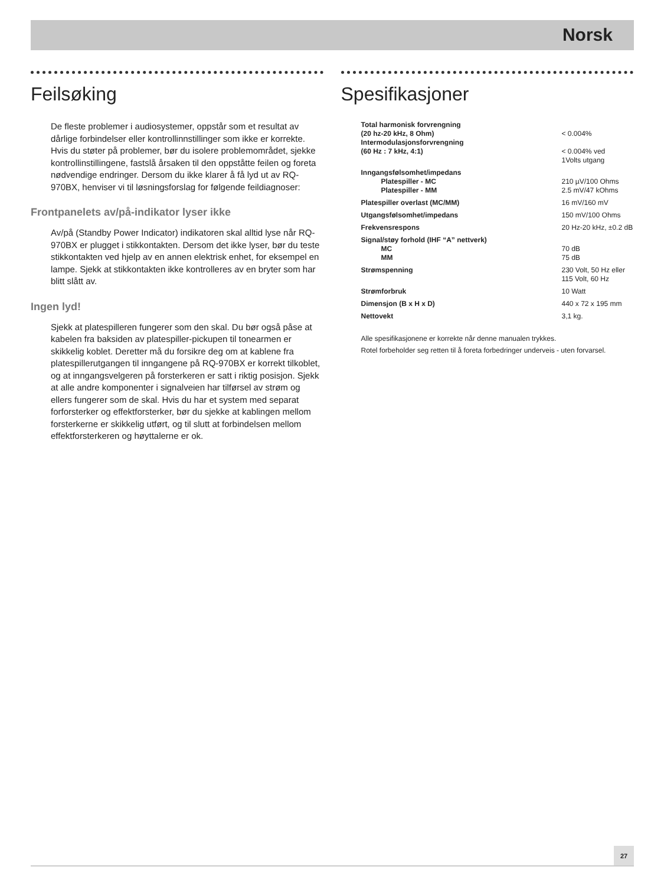Norsk
Feilsøking
De fleste problemer i audiosystemer, oppstår som et resultat av dårlige forbindelser eller kontrollinnstillinger som ikke er korrekte. Hvis du støter på problemer, bør du isolere problemområdet, sjekke kontrollinstillingene, fastslå årsaken til den oppståtte feilen og foreta nødvendige endringer. Dersom du ikke klarer å få lyd ut av RQ-970BX, henviser vi til løsningsforslag for følgende feildiagnoser:
Frontpanelets av/på-indikator lyser ikke
Av/på (Standby Power Indicator) indikatoren skal alltid lyse når RQ-970BX er plugget i stikkontakten. Dersom det ikke lyser, bør du teste stikkontakten ved hjelp av en annen elektrisk enhet, for eksempel en lampe. Sjekk at stikkontakten ikke kontrolleres av en bryter som har blitt slått av.
Ingen lyd!
Sjekk at platespilleren fungerer som den skal. Du bør også påse at kabelen fra baksiden av platespiller-pickupen til tonearmen er skikkelig koblet. Deretter må du forsikre deg om at kablene fra platespillerutgangen til inngangene på RQ-970BX er korrekt tilkoblet, og at inngangsvelgeren på forsterkeren er satt i riktig posisjon. Sjekk at alle andre komponenter i signalveien har tilførsel av strøm og ellers fungerer som de skal. Hvis du har et system med separat forforsterker og effektforsterker, bør du sjekke at kablingen mellom forsterkerne er skikkelig utført, og til slutt at forbindelsen mellom effektforsterkeren og høyttalerne er ok.
Spesifikasjoner
| Total harmonisk forvrengning (20 hz-20 kHz, 8 Ohm) | < 0.004% |
| Intermodulasjonsforvrengning (60 Hz : 7 kHz, 4:1) | < 0.004% ved 1Volts utgang |
| Inngangsfølsomhet/impedans | |
| Platespiller - MC | 210 µV/100 Ohms |
| Platespiller - MM | 2.5 mV/47 kOhms |
| Platespiller overlast (MC/MM) | 16 mV/160 mV |
| Utgangsfølsomhet/impedans | 150 mV/100 Ohms |
| Frekvensrespons | 20 Hz-20 kHz, ±0.2 dB |
| Signal/støy forhold (IHF “A” nettverk) | |
| MC | 70 dB |
| MM | 75 dB |
| Strømspenning | 230 Volt, 50 Hz eller 115 Volt, 60 Hz |
| Strømforbruk | 10 Watt |
| Dimensjon (B x H x D) | 440 x 72 x 195 mm |
| Nettovekt | 3,1 kg. |
Alle spesifikasjonene er korrekte når denne manualen trykkes.
Rotel forbeholder seg retten til å foreta forbedringer underveis - uten forvarsel.
27